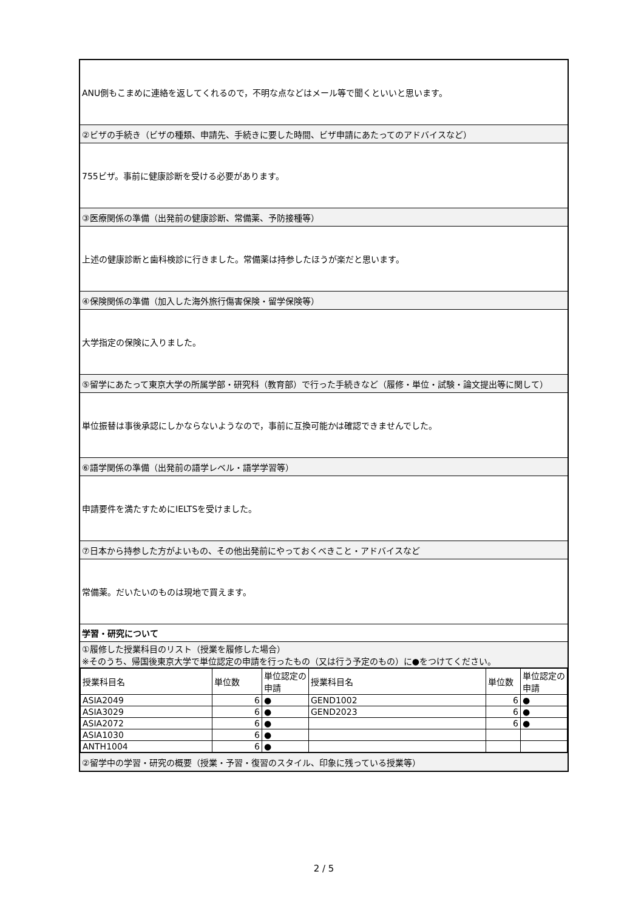| ANU側もこまめに連絡を返してくれるので，不明な点などはメール等で聞くといいと思います。 |
| ②ビザの手続き（ビザの種類、申請先、手続きに要した時間、ビザ申請にあたってのアドバイスなど） |
| 755ビザ。事前に健康診断を受ける必要があります。 |
| ③医療関係の準備（出発前の健康診断、常備薬、予防接種等） |
| 上述の健康診断と歯科検診に行きました。常備薬は持参したほうが楽だと思います。 |
| ④保険関係の準備（加入した海外旅行傷害保険・留学保険等） |
| 大学指定の保険に入りました。 |
| ⑤留学にあたって東京大学の所属学部・研究科（教育部）で行った手続きなど（履修・単位・試験・論文提出等に関して） |
| 単位振替は事後承認にしかならないようなので，事前に互換可能かは確認できませんでした。 |
| ⑥語学関係の準備（出発前の語学レベル・語学学習等） |
| 申請要件を満たすためにIELTSを受けました。 |
| ⑦日本から持参した方がよいもの、その他出発前にやっておくべきこと・アドバイスなど |
| 常備薬。だいたいのものは現地で買えます。 |
| 学習・研究について |
| ①履修した授業科目のリスト（授業を履修した場合） ※そのうち、帰国後東京大学で単位認定の申請を行ったもの（又は行う予定のもの）に●をつけてください。 |
| / 授業科目名 / 単位数 / 単位認定の申請 / 授業科目名 / 単位数 / 単位認定の申請 / / --- / --- / --- / --- / --- / --- / / ASIA2049 / 6 / ● / GEND1002 / 6 / ● / / ASIA3029 / 6 / ● / GEND2023 / 6 / ● / / ASIA2072 / 6 / ● / / 6 / ● / / ASIA1030 / 6 / ● / / / / / ANTH1004 / 6 / ● / / / / |
| ②留学中の学習・研究の概要（授業・予習・復習のスタイル、印象に残っている授業等） |
2 / 5